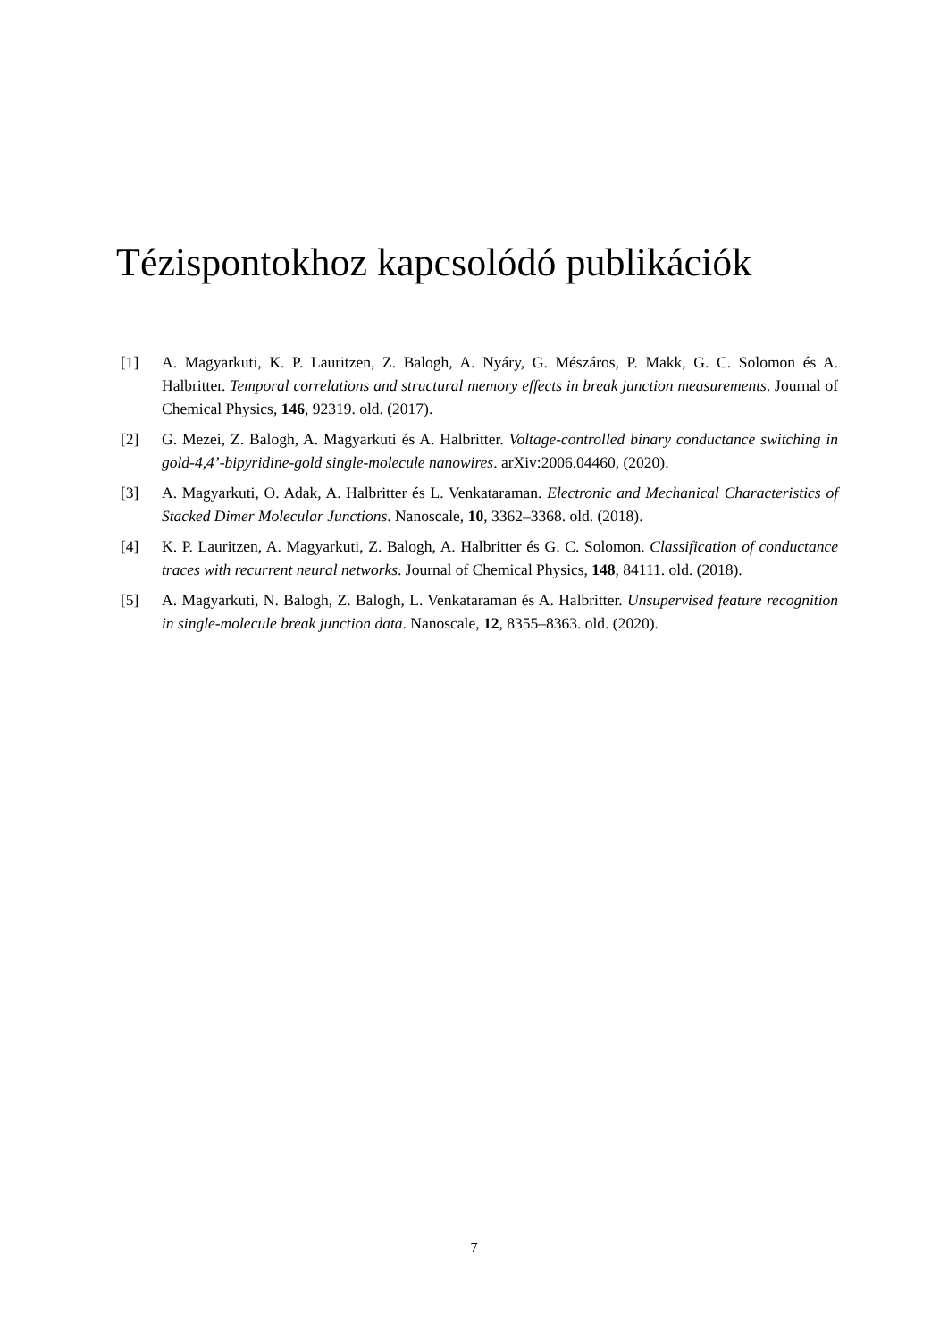Tézispontokhoz kapcsolódó publikációk
[1] A. Magyarkuti, K. P. Lauritzen, Z. Balogh, A. Nyáry, G. Mészáros, P. Makk, G. C. Solomon és A. Halbritter. Temporal correlations and structural memory effects in break junction measurements. Journal of Chemical Physics, 146, 92319. old. (2017).
[2] G. Mezei, Z. Balogh, A. Magyarkuti és A. Halbritter. Voltage-controlled binary conductance switching in gold-4,4’-bipyridine-gold single-molecule nanowires. arXiv:2006.04460, (2020).
[3] A. Magyarkuti, O. Adak, A. Halbritter és L. Venkataraman. Electronic and Mechanical Characteristics of Stacked Dimer Molecular Junctions. Nanoscale, 10, 3362–3368. old. (2018).
[4] K. P. Lauritzen, A. Magyarkuti, Z. Balogh, A. Halbritter és G. C. Solomon. Classification of conductance traces with recurrent neural networks. Journal of Chemical Physics, 148, 84111. old. (2018).
[5] A. Magyarkuti, N. Balogh, Z. Balogh, L. Venkataraman és A. Halbritter. Unsupervised feature recognition in single-molecule break junction data. Nanoscale, 12, 8355–8363. old. (2020).
7